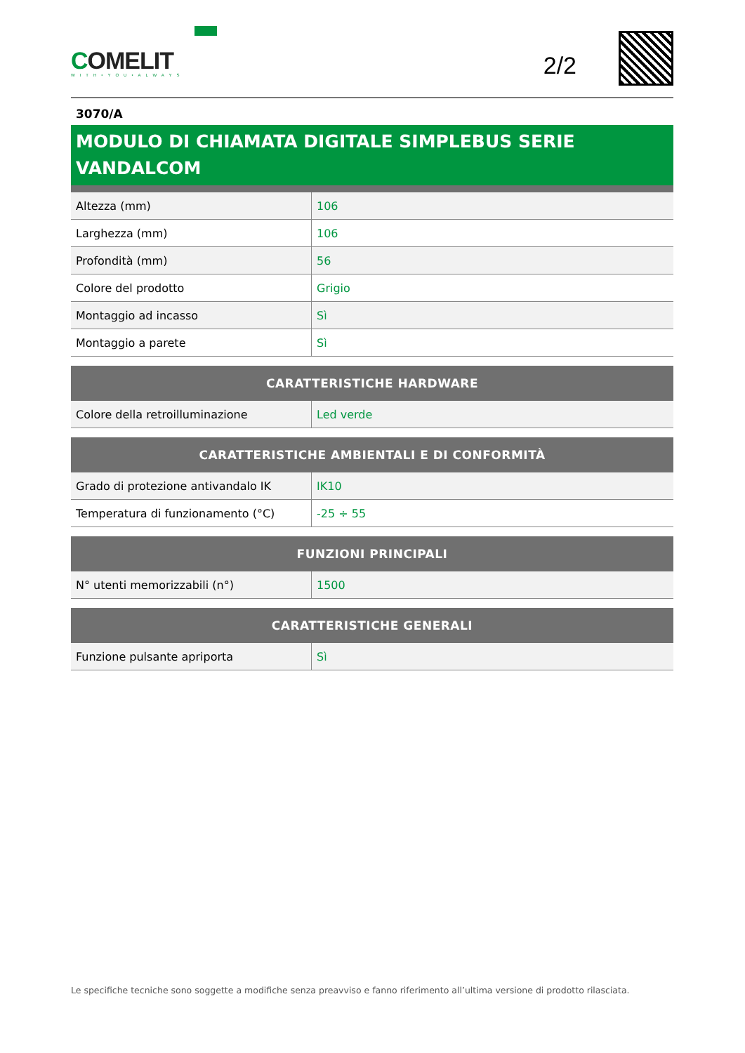COMELIT
WITH•YOU•ALWAYS
2/2
3070/A
MODULO DI CHIAMATA DIGITALE SIMPLEBUS SERIE VANDALCOM
| Altezza (mm) | 106 |
| Larghezza (mm) | 106 |
| Profondità (mm) | 56 |
| Colore del prodotto | Grigio |
| Montaggio ad incasso | Sì |
| Montaggio a parete | Sì |
| CARATTERISTICHE HARDWARE | |
| --- | --- |
| Colore della retroilluminazione | Led verde |
| CARATTERISTICHE AMBIENTALI E DI CONFORMITÀ | |
| --- | --- |
| Grado di protezione antivandalo IK | IK10 |
| Temperatura di funzionamento (°C) | -25 ÷ 55 |
| FUNZIONI PRINCIPALI | |
| --- | --- |
| N° utenti memorizzabili (n°) | 1500 |
| CARATTERISTICHE GENERALI | |
| --- | --- |
| Funzione pulsante apriporta | Sì |
Le specifiche tecniche sono soggette a modifiche senza preavviso e fanno riferimento all’ultima versione di prodotto rilasciata.